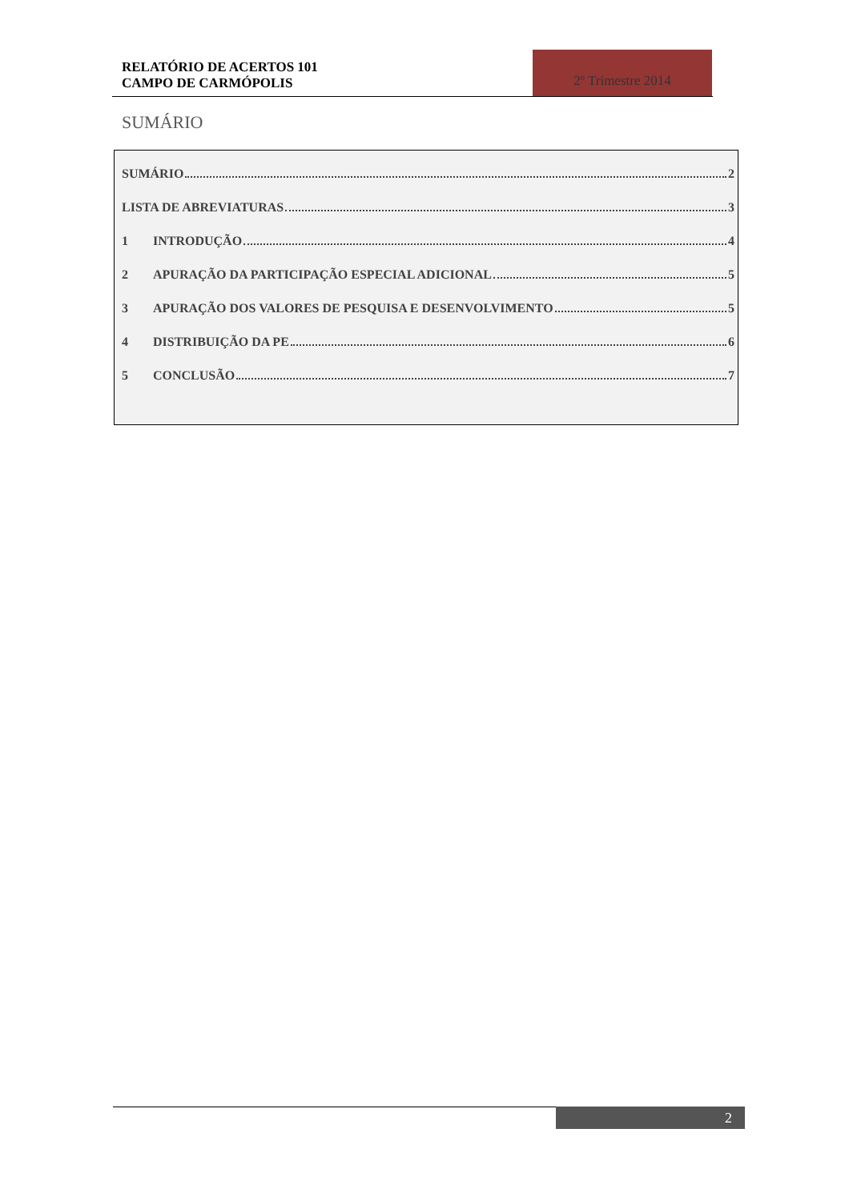RELATÓRIO DE ACERTOS 101
CAMPO DE CARMÓPOLIS
2º Trimestre 2014
SUMÁRIO
SUMÁRIO 2
LISTA DE ABREVIATURAS 3
1 INTRODUÇÃO 4
2 APURAÇÃO DA PARTICIPAÇÃO ESPECIAL ADICIONAL 5
3 APURAÇÃO DOS VALORES DE PESQUISA E DESENVOLVIMENTO 5
4 DISTRIBUIÇÃO DA PE 6
5 CONCLUSÃO 7
2